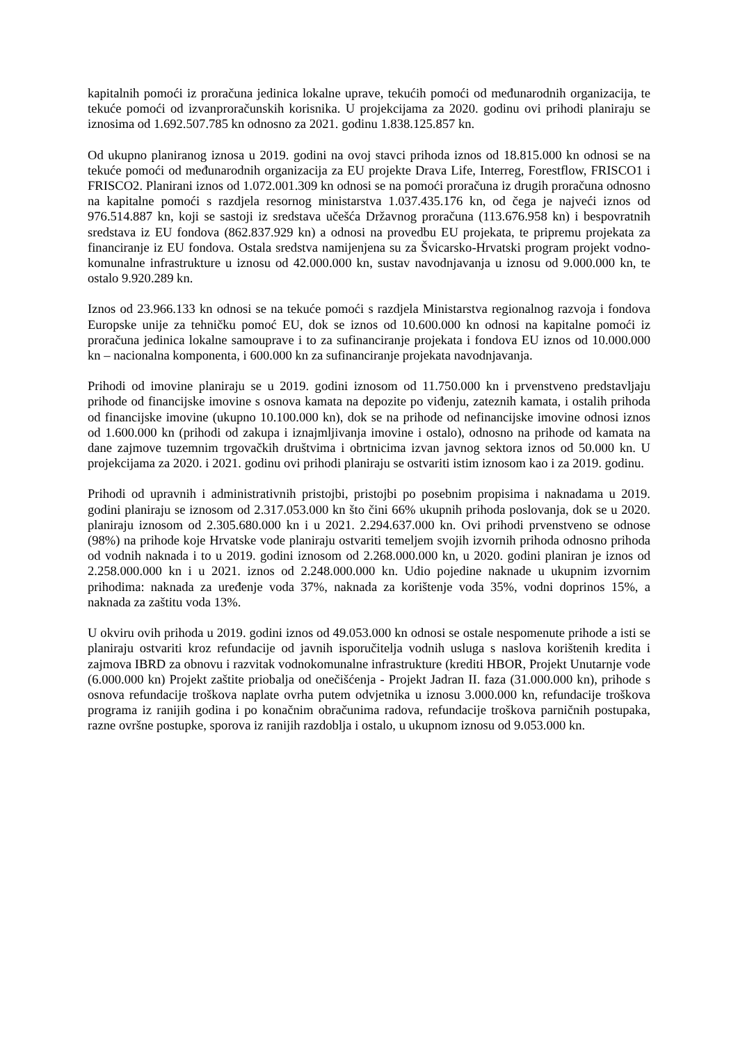kapitalnih pomoći iz proračuna jedinica lokalne uprave, tekućih pomoći od međunarodnih organizacija, te tekuće pomoći od izvanproračunskih korisnika. U projekcijama za 2020. godinu ovi prihodi planiraju se iznosima od 1.692.507.785 kn odnosno za 2021. godinu 1.838.125.857 kn.
Od ukupno planiranog iznosa u 2019. godini na ovoj stavci prihoda iznos od 18.815.000 kn odnosi se na tekuće pomoći od međunarodnih organizacija za EU projekte Drava Life, Interreg, Forestflow, FRISCO1 i FRISCO2. Planirani iznos od 1.072.001.309 kn odnosi se na pomoći proračuna iz drugih proračuna odnosno na kapitalne pomoći s razdjela resornog ministarstva 1.037.435.176 kn, od čega je najveći iznos od 976.514.887 kn, koji se sastoji iz sredstava učešća Državnog proračuna (113.676.958 kn) i bespovratnih sredstava iz EU fondova (862.837.929 kn) a odnosi na provedbu EU projekata, te pripremu projekata za financiranje iz EU fondova. Ostala sredstva namijenjena su za Švicarsko-Hrvatski program projekt vodno-komunalne infrastrukture u iznosu od 42.000.000 kn, sustav navodnjavanja u iznosu od 9.000.000 kn, te ostalo 9.920.289 kn.
Iznos od 23.966.133 kn odnosi se na tekuće pomoći s razdjela Ministarstva regionalnog razvoja i fondova Europske unije za tehničku pomoć EU, dok se iznos od 10.600.000 kn odnosi na kapitalne pomoći iz proračuna jedinica lokalne samouprave i to za sufinanciranje projekata i fondova EU iznos od 10.000.000 kn – nacionalna komponenta, i 600.000 kn za sufinanciranje projekata navodnjavanja.
Prihodi od imovine planiraju se u 2019. godini iznosom od 11.750.000 kn i prvenstveno predstavljaju prihode od financijske imovine s osnova kamata na depozite po viđenju, zateznih kamata, i ostalih prihoda od financijske imovine (ukupno 10.100.000 kn), dok se na prihode od nefinancijske imovine odnosi iznos od 1.600.000 kn (prihodi od zakupa i iznajmljivanja imovine i ostalo), odnosno na prihode od kamata na dane zajmove tuzemnim trgovačkih društvima i obrtnicima izvan javnog sektora iznos od 50.000 kn. U projekcijama za 2020. i 2021. godinu ovi prihodi planiraju se ostvariti istim iznosom kao i za 2019. godinu.
Prihodi od upravnih i administrativnih pristojbi, pristojbi po posebnim propisima i naknadama u 2019. godini planiraju se iznosom od 2.317.053.000 kn što čini 66% ukupnih prihoda poslovanja, dok se u 2020. planiraju iznosom od 2.305.680.000 kn i u 2021. 2.294.637.000 kn. Ovi prihodi prvenstveno se odnose (98%) na prihode koje Hrvatske vode planiraju ostvariti temeljem svojih izvornih prihoda odnosno prihoda od vodnih naknada i to u 2019. godini iznosom od 2.268.000.000 kn, u 2020. godini planiran je iznos od 2.258.000.000 kn i u 2021. iznos od 2.248.000.000 kn. Udio pojedine naknade u ukupnim izvornim prihodima: naknada za uređenje voda 37%, naknada za korištenje voda 35%, vodni doprinos 15%, a naknada za zaštitu voda 13%.
U okviru ovih prihoda u 2019. godini iznos od 49.053.000 kn odnosi se ostale nespomenute prihode a isti se planiraju ostvariti kroz refundacije od javnih isporučitelja vodnih usluga s naslova korištenih kredita i zajmova IBRD za obnovu i razvitak vodnokomunalne infrastrukture (krediti HBOR, Projekt Unutarnje vode (6.000.000 kn) Projekt zaštite priobalja od onečišćenja - Projekt Jadran II. faza (31.000.000 kn), prihode s osnova refundacije troškova naplate ovrha putem odvjetnika u iznosu 3.000.000 kn, refundacije troškova programa iz ranijih godina i po konačnim obračunima radova, refundacije troškova parničnih postupaka, razne ovršne postupke, sporova iz ranijih razdoblja i ostalo, u ukupnom iznosu od 9.053.000 kn.